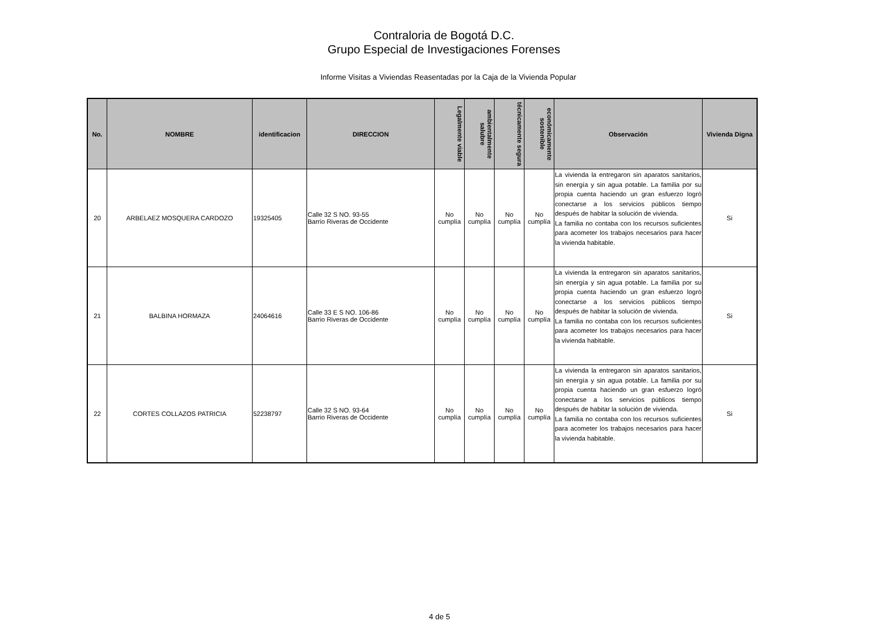Contraloria de Bogotá D.C.
Grupo Especial de Investigaciones Forenses
Informe Visitas a Viviendas Reasentadas por la Caja de la Vivienda Popular
| No. | NOMBRE | identificacion | DIRECCION | Legalmente viable | ambientalmente salubre | técnicamente segura | económicamente sostenible | Observación | Vivienda Digna |
| --- | --- | --- | --- | --- | --- | --- | --- | --- | --- |
| 20 | ARBELAEZ MOSQUERA CARDOZO | 19325405 | Calle 32 S NO. 93-55 Barrio Riveras de Occidente | No cumplía | No cumplía | No cumplía | No cumplía | La vivienda la entregaron sin aparatos sanitarios, sin energía y sin agua potable. La familia por su propia cuenta haciendo un gran esfuerzo logró conectarse a los servicios públicos tiempo después de habitar la solución de vivienda. La familia no contaba con los recursos suficientes para acometer los trabajos necesarios para hacer la vivienda habitable. | Si |
| 21 | BALBINA HORMAZA | 24064616 | Calle 33 E S NO. 106-86 Barrio Riveras de Occidente | No cumplía | No cumplía | No cumplía | No cumplía | La vivienda la entregaron sin aparatos sanitarios, sin energía y sin agua potable. La familia por su propia cuenta haciendo un gran esfuerzo logró conectarse a los servicios públicos tiempo después de habitar la solución de vivienda. La familia no contaba con los recursos suficientes para acometer los trabajos necesarios para hacer la vivienda habitable. | Si |
| 22 | CORTES COLLAZOS PATRICIA | 52238797 | Calle 32 S NO. 93-64 Barrio Riveras de Occidente | No cumplía | No cumplía | No cumplía | No cumplía | La vivienda la entregaron sin aparatos sanitarios, sin energía y sin agua potable. La familia por su propia cuenta haciendo un gran esfuerzo logró conectarse a los servicios públicos tiempo después de habitar la solución de vivienda. La familia no contaba con los recursos suficientes para acometer los trabajos necesarios para hacer la vivienda habitable. | Si |
4 de 5